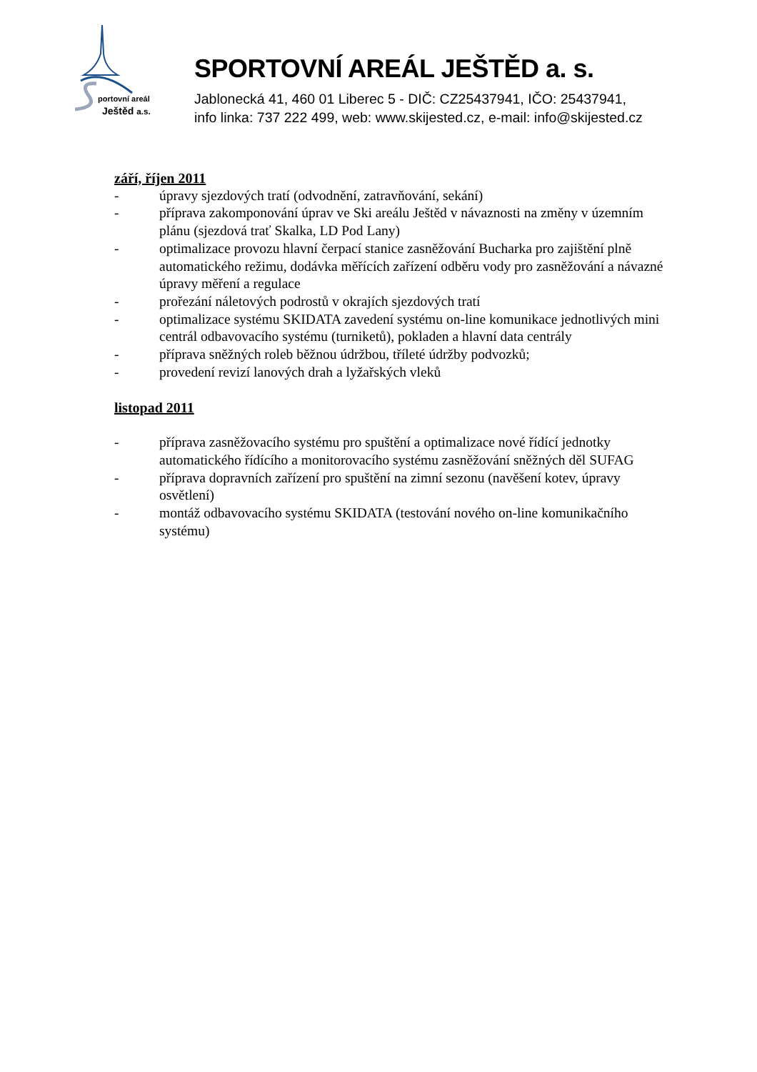portovní areál
Ještěd a.s.
SPORTOVNÍ AREÁL JEŠTĚD a. s.
Jablonecká 41, 460 01 Liberec 5 - DIČ: CZ25437941, IČO: 25437941,
info linka: 737 222 499, web: www.skijested.cz, e-mail: info@skijested.cz
září, říjen 2011
- úpravy sjezdových tratí (odvodnění, zatravňování, sekání)
- příprava zakomponování úprav ve Ski areálu Ještěd v návaznosti na změny v územním plánu (sjezdová trať Skalka, LD Pod Lany)
- optimalizace provozu hlavní čerpací stanice zasněžování Bucharka pro zajištění plně automatického režimu, dodávka měřících zařízení odběru vody pro zasněžování a návazné úpravy měření a regulace
- prořezání náletových podrostů v okrajích sjezdových tratí
- optimalizace systému SKIDATA zavedení systému on-line komunikace jednotlivých mini centrál odbavovacího systému (turniketů), pokladen a hlavní data centrály
- příprava sněžných roleb běžnou údržbou, tříleté údržby podvozků;
- provedení revizí lanových drah a lyžařských vleků
listopad 2011
- příprava zasněžovacího systému pro spuštění a optimalizace nové řídící jednotky automatického řídícího a monitorovacího systému zasněžování sněžných děl SUFAG
- příprava dopravních zařízení pro spuštění na zimní sezonu (navěšení kotev, úpravy osvětlení)
- montáž odbavovacího systému SKIDATA (testování nového on-line komunikačního systému)